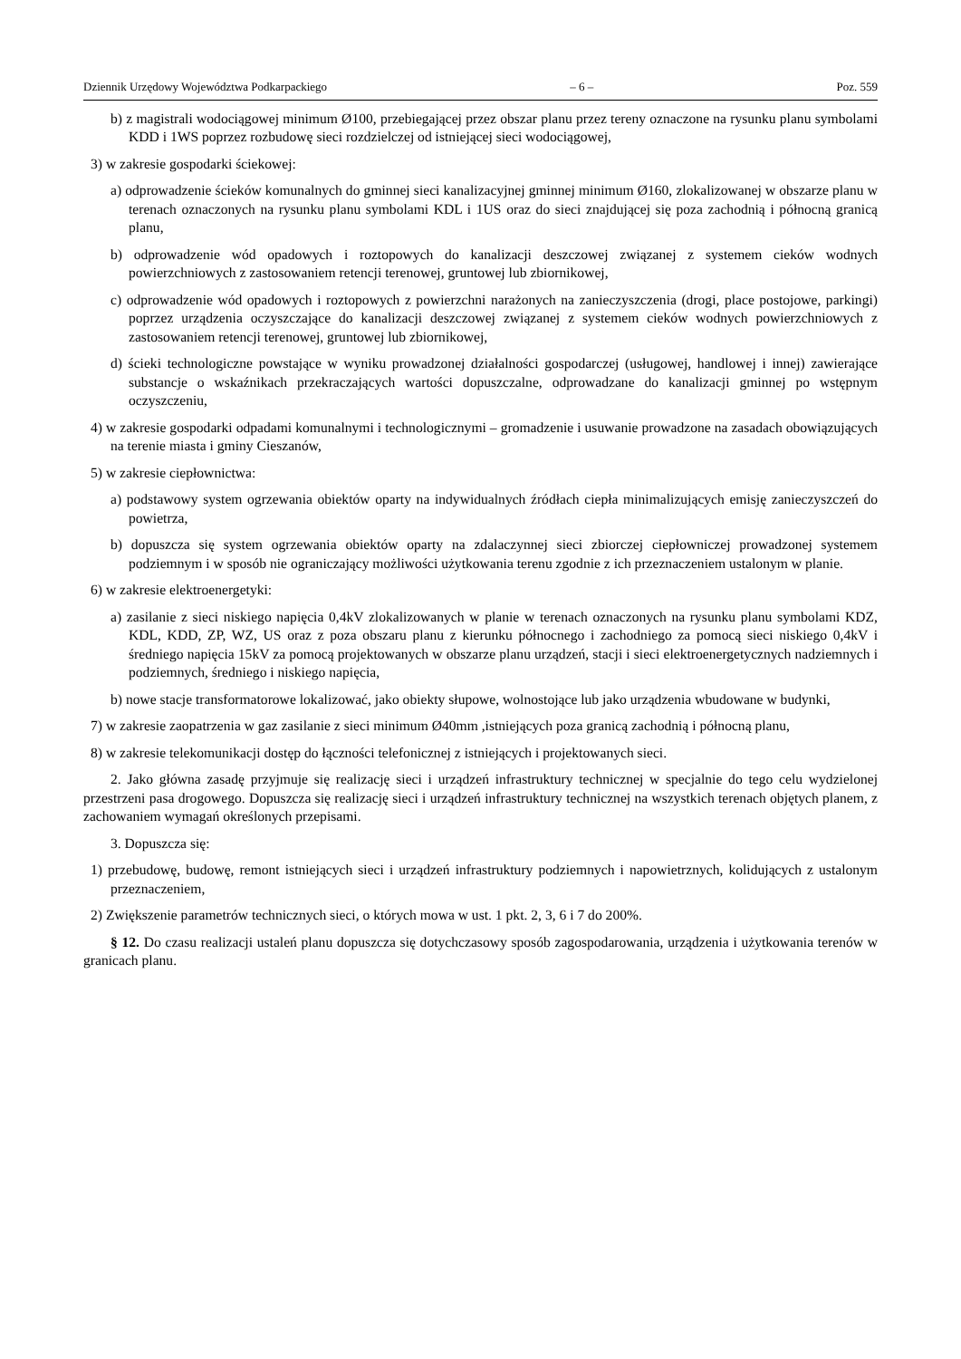Dziennik Urzędowy Województwa Podkarpackiego – 6 – Poz. 559
b) z magistrali wodociągowej minimum Ø100, przebiegającej przez obszar planu przez tereny oznaczone na rysunku planu symbolami KDD i 1WS poprzez rozbudowę sieci rozdzielczej od istniejącej sieci wodociągowej,
3) w zakresie gospodarki ściekowej:
a) odprowadzenie ścieków komunalnych do gminnej sieci kanalizacyjnej gminnej minimum Ø160, zlokalizowanej w obszarze planu w terenach oznaczonych na rysunku planu symbolami KDL i 1US oraz do sieci znajdującej się poza zachodnią i północną granicą planu,
b) odprowadzenie wód opadowych i roztopowych do kanalizacji deszczowej związanej z systemem cieków wodnych powierzchniowych z zastosowaniem retencji terenowej, gruntowej lub zbiornikowej,
c) odprowadzenie wód opadowych i roztopowych z powierzchni narażonych na zanieczyszczenia (drogi, place postojowe, parkingi) poprzez urządzenia oczyszczające do kanalizacji deszczowej związanej z systemem cieków wodnych powierzchniowych z zastosowaniem retencji terenowej, gruntowej lub zbiornikowej,
d) ścieki technologiczne powstające w wyniku prowadzonej działalności gospodarczej (usługowej, handlowej i innej) zawierające substancje o wskaźnikach przekraczających wartości dopuszczalne, odprowadzane do kanalizacji gminnej po wstępnym oczyszczeniu,
4) w zakresie gospodarki odpadami komunalnymi i technologicznymi – gromadzenie i usuwanie prowadzone na zasadach obowiązujących na terenie miasta i gminy Cieszanów,
5) w zakresie ciepłownictwa:
a) podstawowy system ogrzewania obiektów oparty na indywidualnych źródłach ciepła minimalizujących emisję zanieczyszczeń do powietrza,
b) dopuszcza się system ogrzewania obiektów oparty na zdalaczynnej sieci zbiorczej ciepłowniczej prowadzonej systemem podziemnym i w sposób nie ograniczający możliwości użytkowania terenu zgodnie z ich przeznaczeniem ustalonym w planie.
6) w zakresie elektroenergetyki:
a) zasilanie z sieci niskiego napięcia 0,4kV zlokalizowanych w planie w terenach oznaczonych na rysunku planu symbolami KDZ, KDL, KDD, ZP, WZ, US oraz z poza obszaru planu z kierunku północnego i zachodniego za pomocą sieci niskiego 0,4kV i średniego napięcia 15kV za pomocą projektowanych w obszarze planu urządzeń, stacji i sieci elektroenergetycznych nadziemnych i podziemnych, średniego i niskiego napięcia,
b) nowe stacje transformatorowe lokalizować, jako obiekty słupowe, wolnostojące lub jako urządzenia wbudowane w budynki,
7) w zakresie zaopatrzenia w gaz zasilanie z sieci minimum Ø40mm ,istniejących poza granicą zachodnią i północną planu,
8) w zakresie telekomunikacji dostęp do łączności telefonicznej z istniejących i projektowanych sieci.
2. Jako główna zasadę przyjmuje się realizację sieci i urządzeń infrastruktury technicznej w specjalnie do tego celu wydzielonej przestrzeni pasa drogowego. Dopuszcza się realizację sieci i urządzeń infrastruktury technicznej na wszystkich terenach objętych planem, z zachowaniem wymagań określonych przepisami.
3. Dopuszcza się:
1) przebudowę, budowę, remont istniejących sieci i urządzeń infrastruktury podziemnych i napowietrznych, kolidujących z ustalonym przeznaczeniem,
2) Zwiększenie parametrów technicznych sieci, o których mowa w ust. 1 pkt. 2, 3, 6 i 7 do 200%.
§ 12. Do czasu realizacji ustaleń planu dopuszcza się dotychczasowy sposób zagospodarowania, urządzenia i użytkowania terenów w granicach planu.